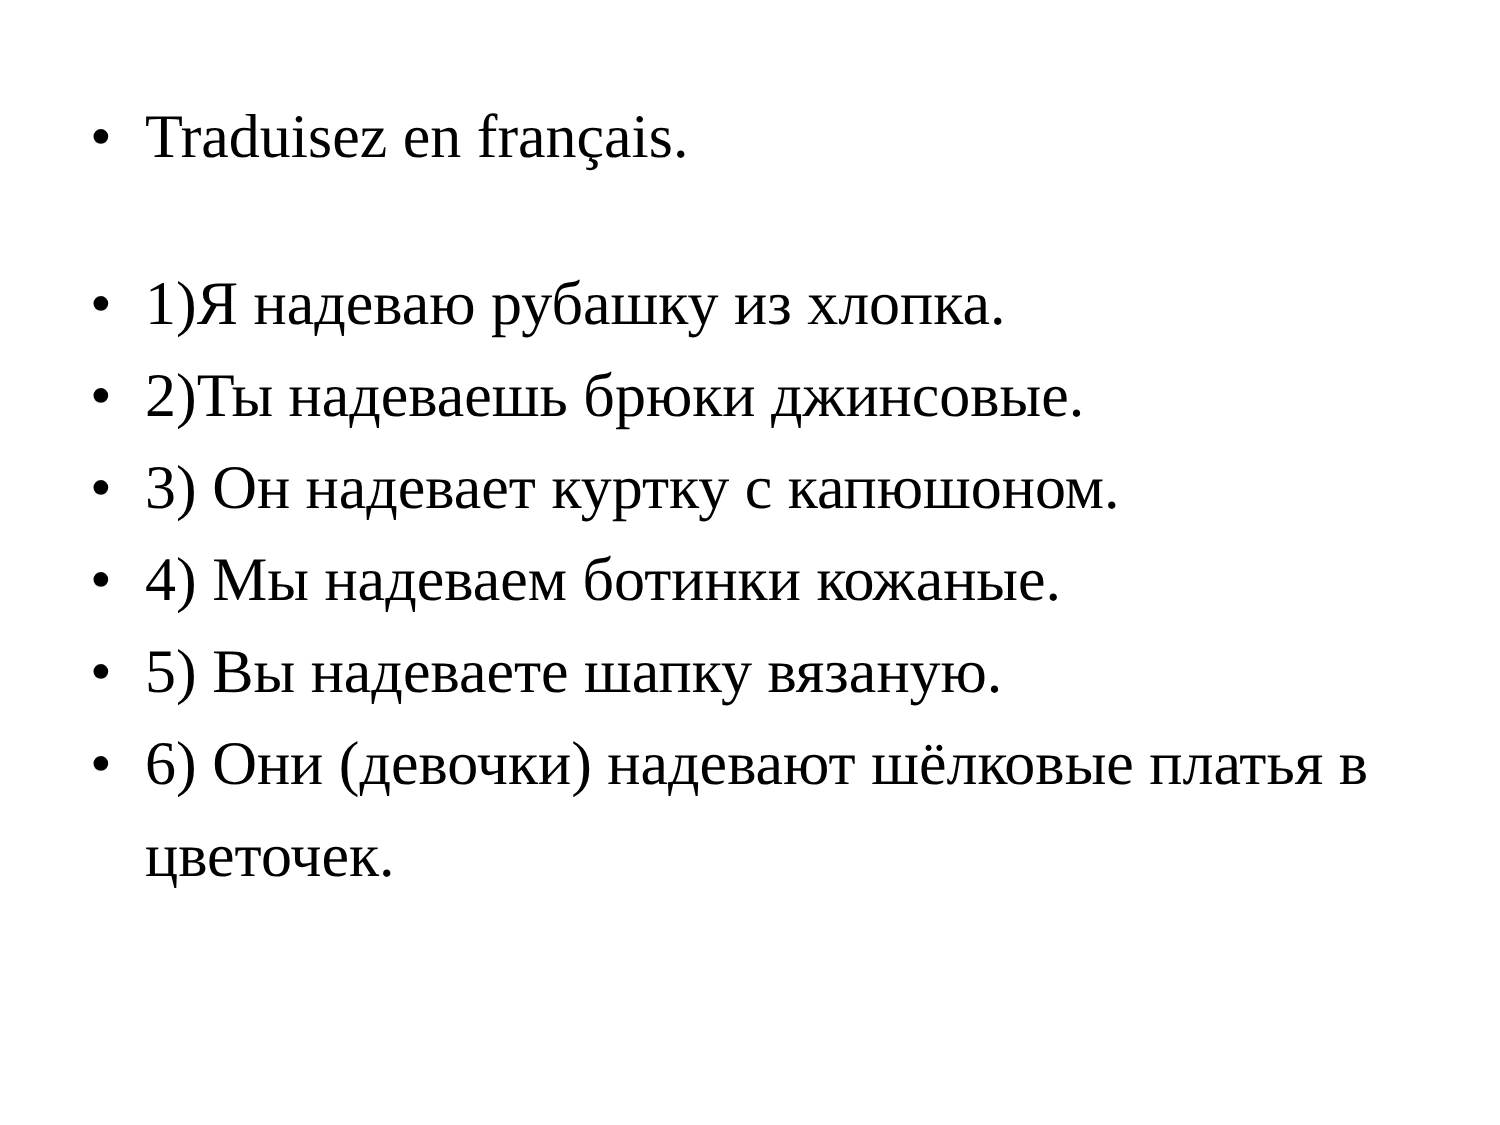• Traduisez en français.
• 1)Я надеваю рубашку из хлопка.
• 2)Ты надеваешь брюки джинсовые.
• 3) Он надевает куртку с капюшоном.
• 4) Мы надеваем ботинки кожаные.
• 5) Вы надеваете шапку вязаную.
• 6) Они (девочки) надевают шёлковые платья в цветочек.